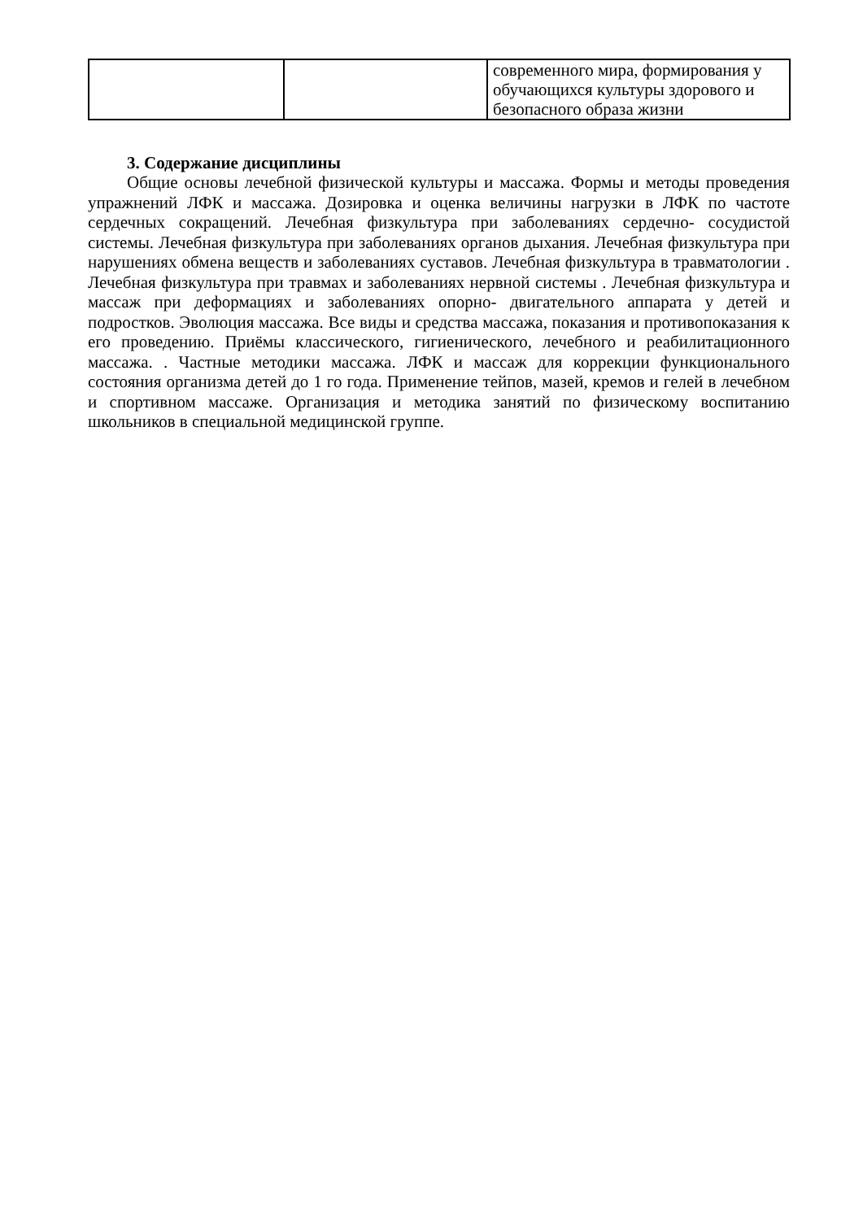| | | современного мира, формирования у обучающихся культуры здорового и безопасного образа жизни |
3. Содержание дисциплины
Общие основы лечебной физической культуры и массажа. Формы и методы проведения упражнений ЛФК и массажа. Дозировка и оценка величины нагрузки в ЛФК по частоте сердечных сокращений. Лечебная физкультура при заболеваниях сердечно- сосудистой системы. Лечебная физкультура при заболеваниях органов дыхания. Лечебная физкультура при нарушениях обмена веществ и заболеваниях суставов. Лечебная физкультура в травматологии . Лечебная физкультура при травмах и заболеваниях нервной системы . Лечебная физкультура и массаж при деформациях и заболеваниях опорно- двигательного аппарата у детей и подростков. Эволюция массажа. Все виды и средства массажа, показания и противопоказания к его проведению. Приёмы классического, гигиенического, лечебного и реабилитационного массажа. . Частные методики массажа. ЛФК и массаж для коррекции функционального состояния организма детей до 1 го года. Применение тейпов, мазей, кремов и гелей в лечебном и спортивном массаже. Организация и методика занятий по физическому воспитанию школьников в специальной медицинской группе.